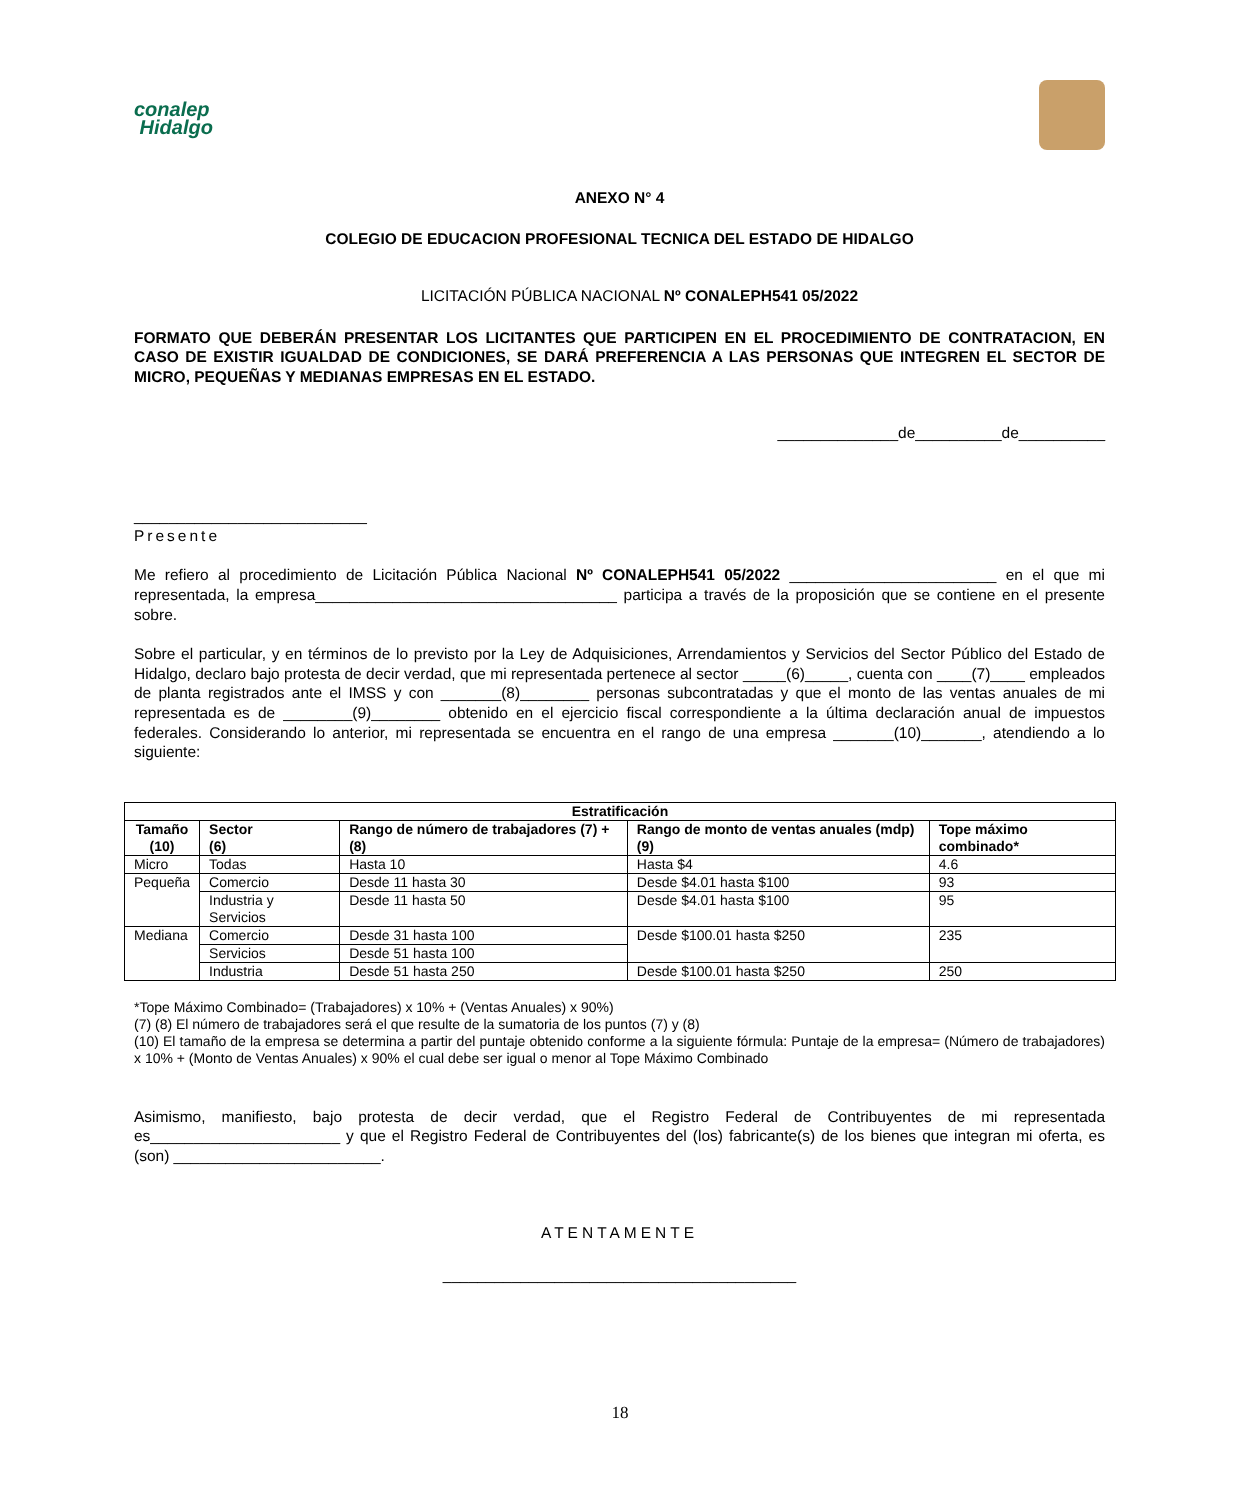conalep
Hidalgo
ANEXO N° 4
COLEGIO DE EDUCACION PROFESIONAL TECNICA DEL ESTADO DE HIDALGO
LICITACIÓN PÚBLICA NACIONAL Nº CONALEPH541 05/2022
FORMATO QUE DEBERÁN PRESENTAR LOS LICITANTES QUE PARTICIPEN EN EL PROCEDIMIENTO DE CONTRATACION, EN CASO DE EXISTIR IGUALDAD DE CONDICIONES, SE DARÁ PREFERENCIA A LAS PERSONAS QUE INTEGREN EL SECTOR DE MICRO, PEQUEÑAS Y MEDIANAS EMPRESAS EN EL ESTADO.
______________de__________de__________
___________________________
Presente
Me refiero al procedimiento de Licitación Pública Nacional Nº CONALEPH541 05/2022 ________________________ en el que mi representada, la empresa___________________________________ participa a través de la proposición que se contiene en el presente sobre.
Sobre el particular, y en términos de lo previsto por la Ley de Adquisiciones, Arrendamientos y Servicios del Sector Público del Estado de Hidalgo, declaro bajo protesta de decir verdad, que mi representada pertenece al sector _____(6)_____, cuenta con ____(7)____ empleados de planta registrados ante el IMSS y con _______(8)________ personas subcontratadas y que el monto de las ventas anuales de mi representada es de ________(9)________ obtenido en el ejercicio fiscal correspondiente a la última declaración anual de impuestos federales. Considerando lo anterior, mi representada se encuentra en el rango de una empresa _______(10)_______, atendiendo a lo siguiente:
| Estratificación | | | | |
| --- | --- | --- | --- | --- |
| Tamaño (10) | Sector (6) | Rango de número de trabajadores (7) + (8) | Rango de monto de ventas anuales (mdp) (9) | Tope máximo combinado* |
| Micro | Todas | Hasta 10 | Hasta $4 | 4.6 |
| Pequeña | Comercio | Desde 11 hasta 30 | Desde $4.01 hasta $100 | 93 |
| | Industria y Servicios | Desde 11 hasta 50 | Desde $4.01 hasta $100 | 95 |
| Mediana | Comercio | Desde 31 hasta 100 | Desde $100.01 hasta $250 | 235 |
| | Servicios | Desde 51 hasta 100 | | |
| | Industria | Desde 51 hasta 250 | Desde $100.01 hasta $250 | 250 |
*Tope Máximo Combinado= (Trabajadores) x 10% + (Ventas Anuales) x 90%)
(7) (8) El número de trabajadores será el que resulte de la sumatoria de los puntos (7) y (8)
(10) El tamaño de la empresa se determina a partir del puntaje obtenido conforme a la siguiente fórmula: Puntaje de la empresa= (Número de trabajadores) x 10% + (Monto de Ventas Anuales) x 90% el cual debe ser igual o menor al Tope Máximo Combinado
Asimismo, manifiesto, bajo protesta de decir verdad, que el Registro Federal de Contribuyentes de mi representada es______________________ y que el Registro Federal de Contribuyentes del (los) fabricante(s) de los bienes que integran mi oferta, es (son) ________________________.
ATENTAMENTE
_________________________________________
18